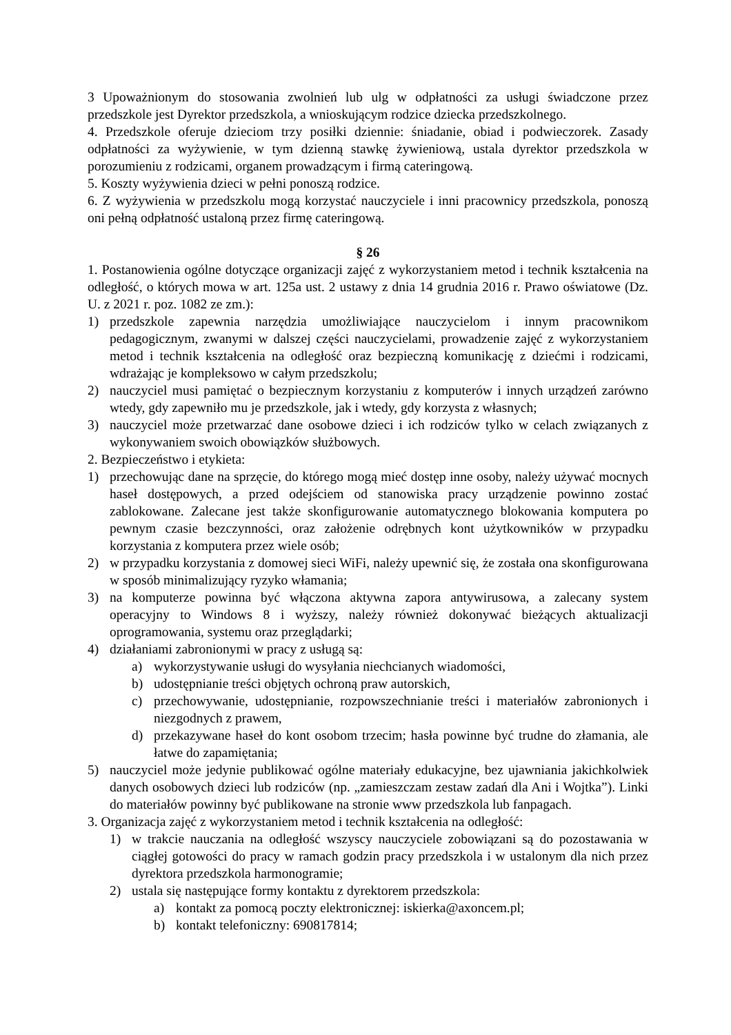3 Upoważnionym do stosowania zwolnień lub ulg w odpłatności za usługi świadczone przez przedszkole jest Dyrektor przedszkola, a wnioskującym rodzice dziecka przedszkolnego.
4. Przedszkole oferuje dzieciom trzy posiłki dziennie: śniadanie, obiad i podwieczorek. Zasady odpłatności za wyżywienie, w tym dzienną stawkę żywieniową, ustala dyrektor przedszkola w porozumieniu z rodzicami, organem prowadzącym i firmą cateringową.
5. Koszty wyżywienia dzieci w pełni ponoszą rodzice.
6. Z wyżywienia w przedszkolu mogą korzystać nauczyciele i inni pracownicy przedszkola, ponoszą oni pełną odpłatność ustaloną przez firmę cateringową.
§ 26
1. Postanowienia ogólne dotyczące organizacji zajęć z wykorzystaniem metod i technik kształcenia na odległość, o których mowa w art. 125a ust. 2 ustawy z dnia 14 grudnia 2016 r. Prawo oświatowe (Dz. U. z 2021 r. poz. 1082 ze zm.):
1) przedszkole zapewnia narzędzia umożliwiające nauczycielom i innym pracownikom pedagogicznym, zwanymi w dalszej części nauczycielami, prowadzenie zajęć z wykorzystaniem metod i technik kształcenia na odległość oraz bezpieczną komunikację z dziećmi i rodzicami, wdrażając je kompleksowo w całym przedszkolu;
2) nauczyciel musi pamiętać o bezpiecznym korzystaniu z komputerów i innych urządzeń zarówno wtedy, gdy zapewniło mu je przedszkole, jak i wtedy, gdy korzysta z własnych;
3) nauczyciel może przetwarzać dane osobowe dzieci i ich rodziców tylko w celach związanych z wykonywaniem swoich obowiązków służbowych.
2. Bezpieczeństwo i etykieta:
1) przechowując dane na sprzęcie, do którego mogą mieć dostęp inne osoby, należy używać mocnych haseł dostępowych, a przed odejściem od stanowiska pracy urządzenie powinno zostać zablokowane. Zalecane jest także skonfigurowanie automatycznego blokowania komputera po pewnym czasie bezczynności, oraz założenie odrębnych kont użytkowników w przypadku korzystania z komputera przez wiele osób;
2) w przypadku korzystania z domowej sieci WiFi, należy upewnić się, że została ona skonfigurowana w sposób minimalizujący ryzyko włamania;
3) na komputerze powinna być włączona aktywna zapora antywirusowa, a zalecany system operacyjny to Windows 8 i wyższy, należy również dokonywać bieżących aktualizacji oprogramowania, systemu oraz przeglądarki;
4) działaniami zabronionymi w pracy z usługą są:
a) wykorzystywanie usługi do wysyłania niechcianych wiadomości,
b) udostępnianie treści objętych ochroną praw autorskich,
c) przechowywanie, udostępnianie, rozpowszechnianie treści i materiałów zabronionych i niezgodnych z prawem,
d) przekazywane haseł do kont osobom trzecim; hasła powinne być trudne do złamania, ale łatwe do zapamiętania;
5) nauczyciel może jedynie publikować ogólne materiały edukacyjne, bez ujawniania jakichkolwiek danych osobowych dzieci lub rodziców (np. „zamieszczam zestaw zadań dla Ani i Wojtka”). Linki do materiałów powinny być publikowane na stronie www przedszkola lub fanpagach.
3. Organizacja zajęć z wykorzystaniem metod i technik kształcenia na odległość:
1) w trakcie nauczania na odległość wszyscy nauczyciele zobowiązani są do pozostawania w ciągłej gotowości do pracy w ramach godzin pracy przedszkola i w ustalonym dla nich przez dyrektora przedszkola harmonogramie;
2) ustala się następujące formy kontaktu z dyrektorem przedszkola:
a) kontakt za pomocą poczty elektronicznej: iskierka@axoncem.pl;
b) kontakt telefoniczny: 690817814;